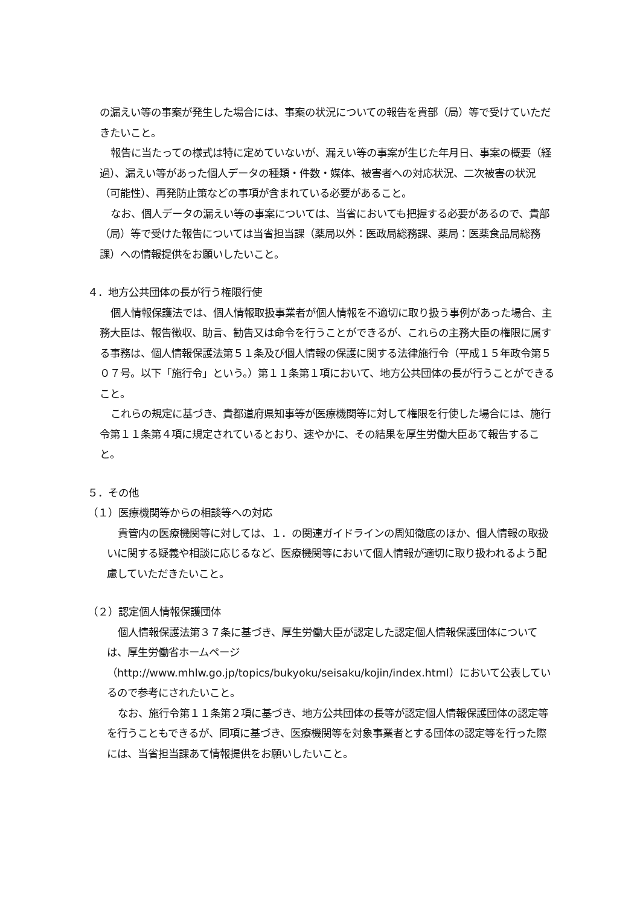の漏えい等の事案が発生した場合には、事案の状況についての報告を貴部（局）等で受けていただきたいこと。
報告に当たっての様式は特に定めていないが、漏えい等の事案が生じた年月日、事案の概要（経過）、漏えい等があった個人データの種類・件数・媒体、被害者への対応状況、二次被害の状況（可能性）、再発防止策などの事項が含まれている必要があること。
なお、個人データの漏えい等の事案については、当省においても把握する必要があるので、貴部（局）等で受けた報告については当省担当課（薬局以外：医政局総務課、薬局：医薬食品局総務課）への情報提供をお願いしたいこと。
４．地方公共団体の長が行う権限行使
個人情報保護法では、個人情報取扱事業者が個人情報を不適切に取り扱う事例があった場合、主務大臣は、報告徴収、助言、勧告又は命令を行うことができるが、これらの主務大臣の権限に属する事務は、個人情報保護法第５１条及び個人情報の保護に関する法律施行令（平成１５年政令第５０７号。以下「施行令」という。）第１１条第１項において、地方公共団体の長が行うことができること。
これらの規定に基づき、貴都道府県知事等が医療機関等に対して権限を行使した場合には、施行令第１１条第４項に規定されているとおり、速やかに、その結果を厚生労働大臣あて報告すること。
５．その他
（１）医療機関等からの相談等への対応
貴管内の医療機関等に対しては、１．の関連ガイドラインの周知徹底のほか、個人情報の取扱いに関する疑義や相談に応じるなど、医療機関等において個人情報が適切に取り扱われるよう配慮していただきたいこと。
（２）認定個人情報保護団体
個人情報保護法第３７条に基づき、厚生労働大臣が認定した認定個人情報保護団体については、厚生労働省ホームページ（http://www.mhlw.go.jp/topics/bukyoku/seisaku/kojin/index.html）において公表しているので参考にされたいこと。
なお、施行令第１１条第２項に基づき、地方公共団体の長等が認定個人情報保護団体の認定等を行うこともできるが、同項に基づき、医療機関等を対象事業者とする団体の認定等を行った際には、当省担当課あて情報提供をお願いしたいこと。